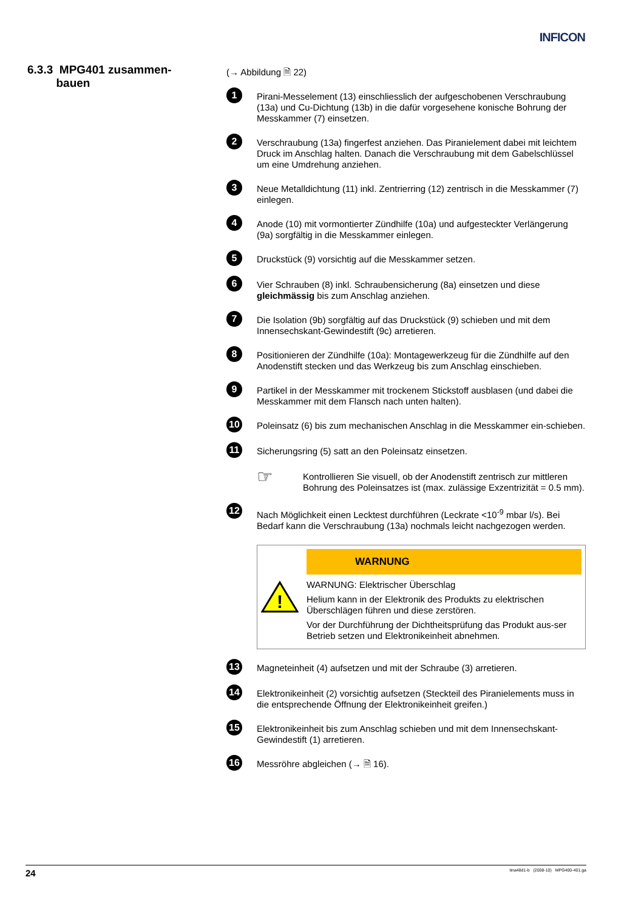INFICON
6.3.3 MPG401 zusammen-
bauen
(→ Abbildung 🗎 22)
1
Pirani-Messelement (13) einschliesslich der aufgeschobenen Verschraubung (13a) und Cu-Dichtung (13b) in die dafür vorgesehene konische Bohrung der Messkammer (7) einsetzen.
2
Verschraubung (13a) fingerfest anziehen. Das Piranielement dabei mit leichtem Druck im Anschlag halten. Danach die Verschraubung mit dem Gabelschlüssel um eine Umdrehung anziehen.
3
Neue Metalldichtung (11) inkl. Zentrierring (12) zentrisch in die Messkammer (7) einlegen.
4
Anode (10) mit vormontierter Zündhilfe (10a) und aufgesteckter Verlängerung (9a) sorgfältig in die Messkammer einlegen.
5
Druckstück (9) vorsichtig auf die Messkammer setzen.
6
Vier Schrauben (8) inkl. Schraubensicherung (8a) einsetzen und diese gleichmässig bis zum Anschlag anziehen.
7
Die Isolation (9b) sorgfältig auf das Druckstück (9) schieben und mit dem Innensechskant-Gewindestift (9c) arretieren.
8
Positionieren der Zündhilfe (10a): Montagewerkzeug für die Zündhilfe auf den Anodenstift stecken und das Werkzeug bis zum Anschlag einschieben.
9
Partikel in der Messkammer mit trockenem Stickstoff ausblasen (und dabei die Messkammer mit dem Flansch nach unten halten).
10
Poleinsatz (6) bis zum mechanischen Anschlag in die Messkammer ein-schieben.
11
Sicherungsring (5) satt an den Poleinsatz einsetzen.
☞
Kontrollieren Sie visuell, ob der Anodenstift zentrisch zur mittleren Bohrung des Poleinsatzes ist (max. zulässige Exzentrizität = 0.5 mm).
12
Nach Möglichkeit einen Lecktest durchführen (Leckrate <10<sup>-9</sup> mbar l/s). Bei Bedarf kann die Verschraubung (13a) nochmals leicht nachgezogen werden.
!
WARNUNG
WARNUNG: Elektrischer Überschlag
Helium kann in der Elektronik des Produkts zu elektrischen Überschlägen führen und diese zerstören.
Vor der Durchführung der Dichtheitsprüfung das Produkt aus-ser Betrieb setzen und Elektronikeinheit abnehmen.
13
Magneteinheit (4) aufsetzen und mit der Schraube (3) arretieren.
14
Elektronikeinheit (2) vorsichtig aufsetzen (Steckteil des Piranielements muss in die entsprechende Öffnung der Elektronikeinheit greifen.)
15
Elektronikeinheit bis zum Anschlag schieben und mit dem Innensechskant-Gewindestift (1) arretieren.
16
Messröhre abgleichen (→ 🗎 16).
24 tina48d1-b (2008-10) MPG400-401.ga